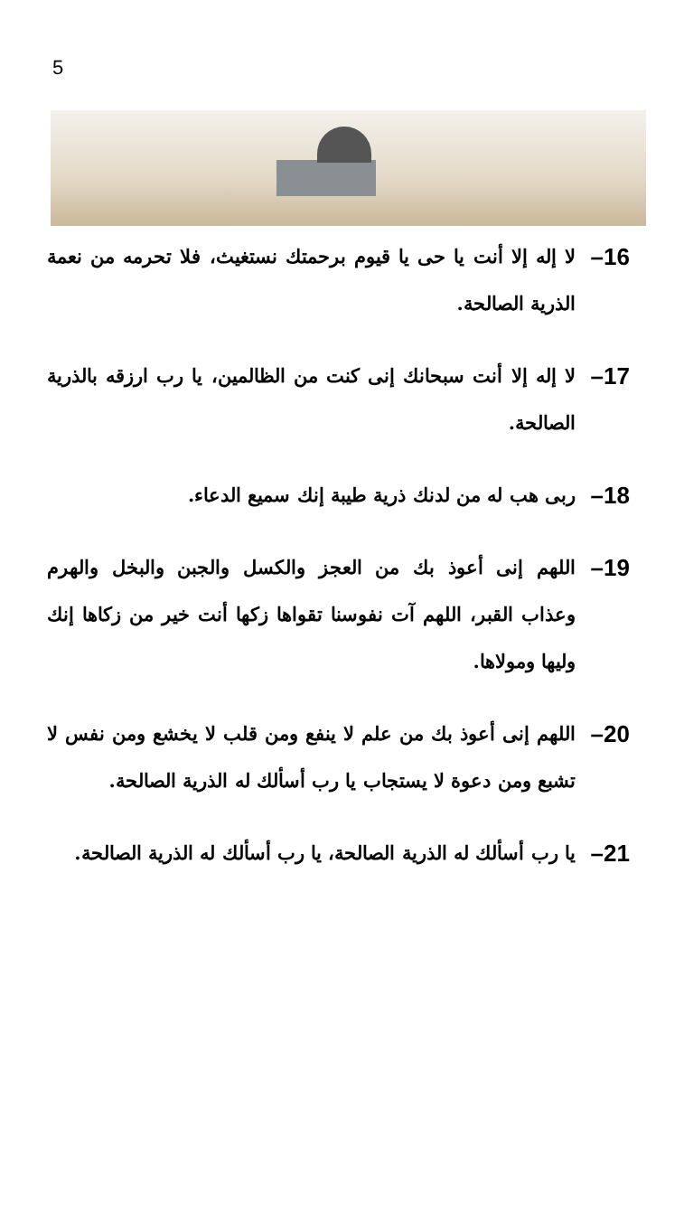5
16–
لا إله إلا أنت يا حى يا قيوم برحمتك نستغيث، فلا تحرمه من نعمة الذرية الصالحة.
17–
لا إله إلا أنت سبحانك إنى كنت من الظالمين، يا رب ارزقه بالذرية الصالحة.
18–
ربى هب له من لدنك ذرية طيبة إنك سميع الدعاء.
19–
اللهم إنى أعوذ بك من العجز والكسل والجبن والبخل والهرم وعذاب القبر، اللهم آت نفوسنا تقواها زكها أنت خير من زكاها إنك وليها ومولاها.
20–
اللهم إنى أعوذ بك من علم لا ينفع ومن قلب لا يخشع ومن نفس لا تشبع ومن دعوة لا يستجاب يا رب أسألك له الذرية الصالحة.
21–
يا رب أسألك له الذرية الصالحة، يا رب أسألك له الذرية الصالحة.